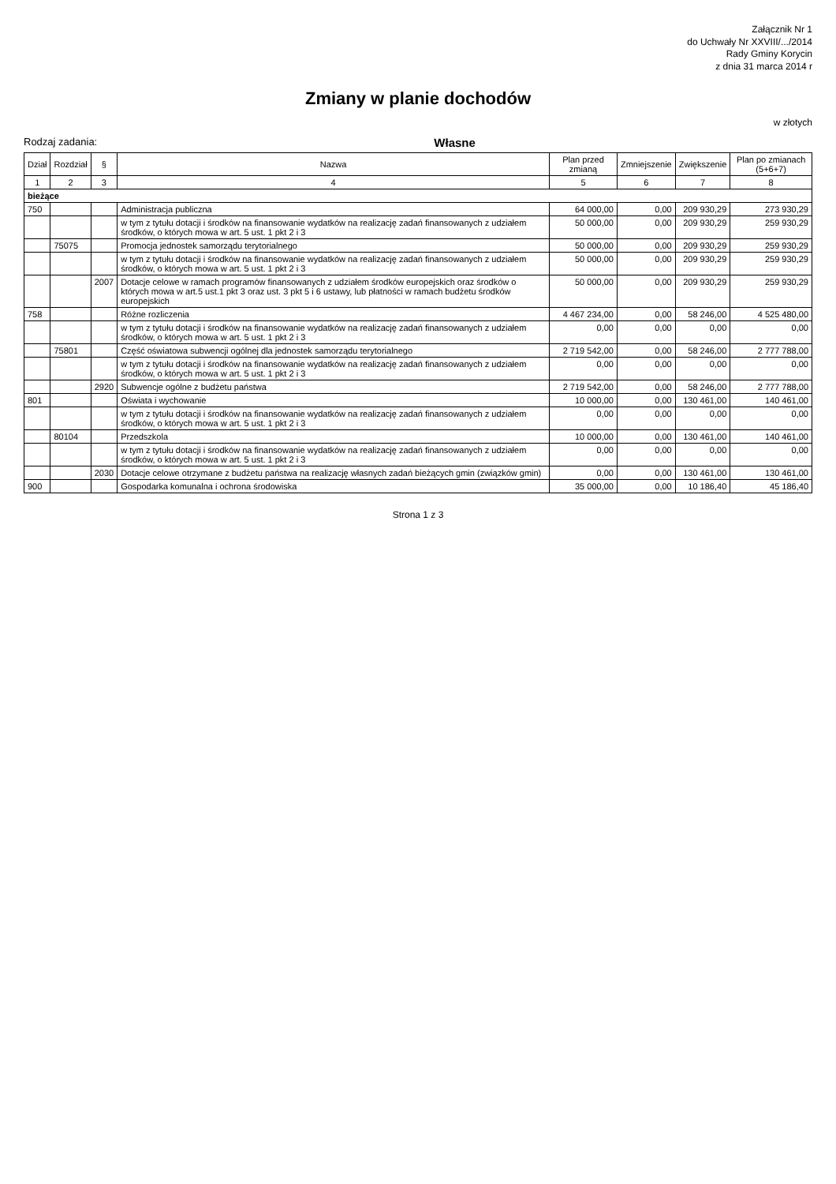Załącznik Nr 1
do Uchwały Nr XXVIII/.../2014
Rady Gminy Korycin
z dnia 31 marca 2014 r
Zmiany w planie dochodów
w złotych
Rodzaj zadania: Własne
| Dział | Rozdział | § | Nazwa | Plan przed zmianą | Zmniejszenie | Zwiększenie | Plan po zmianach (5+6+7) |
| --- | --- | --- | --- | --- | --- | --- | --- |
| 1 | 2 | 3 | 4 | 5 | 6 | 7 | 8 |
| bieżące | | | | | | | |
| 750 | | | Administracja publiczna | 64 000,00 | 0,00 | 209 930,29 | 273 930,29 |
| | | | w tym z tytułu dotacji i środków na finansowanie wydatków na realizację zadań finansowanych z udziałem środków, o których mowa w art. 5 ust. 1 pkt 2 i 3 | 50 000,00 | 0,00 | 209 930,29 | 259 930,29 |
| | 75075 | | Promocja jednostek samorządu terytorialnego | 50 000,00 | 0,00 | 209 930,29 | 259 930,29 |
| | | | w tym z tytułu dotacji i środków na finansowanie wydatków na realizację zadań finansowanych z udziałem środków, o których mowa w art. 5 ust. 1 pkt 2 i 3 | 50 000,00 | 0,00 | 209 930,29 | 259 930,29 |
| | | 2007 | Dotacje celowe w ramach programów finansowanych z udziałem środków europejskich oraz środków o których mowa w art.5 ust.1 pkt 3 oraz ust. 3 pkt 5 i 6 ustawy, lub płatności w ramach budżetu środków europejskich | 50 000,00 | 0,00 | 209 930,29 | 259 930,29 |
| 758 | | | Różne rozliczenia | 4 467 234,00 | 0,00 | 58 246,00 | 4 525 480,00 |
| | | | w tym z tytułu dotacji i środków na finansowanie wydatków na realizację zadań finansowanych z udziałem środków, o których mowa w art. 5 ust. 1 pkt 2 i 3 | 0,00 | 0,00 | 0,00 | 0,00 |
| | 75801 | | Część oświatowa subwencji ogólnej dla jednostek samorządu terytorialnego | 2 719 542,00 | 0,00 | 58 246,00 | 2 777 788,00 |
| | | | w tym z tytułu dotacji i środków na finansowanie wydatków na realizację zadań finansowanych z udziałem środków, o których mowa w art. 5 ust. 1 pkt 2 i 3 | 0,00 | 0,00 | 0,00 | 0,00 |
| | | 2920 | Subwencje ogólne z budżetu państwa | 2 719 542,00 | 0,00 | 58 246,00 | 2 777 788,00 |
| 801 | | | Oświata i wychowanie | 10 000,00 | 0,00 | 130 461,00 | 140 461,00 |
| | | | w tym z tytułu dotacji i środków na finansowanie wydatków na realizację zadań finansowanych z udziałem środków, o których mowa w art. 5 ust. 1 pkt 2 i 3 | 0,00 | 0,00 | 0,00 | 0,00 |
| | 80104 | | Przedszkola | 10 000,00 | 0,00 | 130 461,00 | 140 461,00 |
| | | | w tym z tytułu dotacji i środków na finansowanie wydatków na realizację zadań finansowanych z udziałem środków, o których mowa w art. 5 ust. 1 pkt 2 i 3 | 0,00 | 0,00 | 0,00 | 0,00 |
| | | 2030 | Dotacje celowe otrzymane z budżetu państwa na realizację własnych zadań bieżących gmin (związków gmin) | 0,00 | 0,00 | 130 461,00 | 130 461,00 |
| 900 | | | Gospodarka komunalna i ochrona środowiska | 35 000,00 | 0,00 | 10 186,40 | 45 186,40 |
Strona 1 z 3